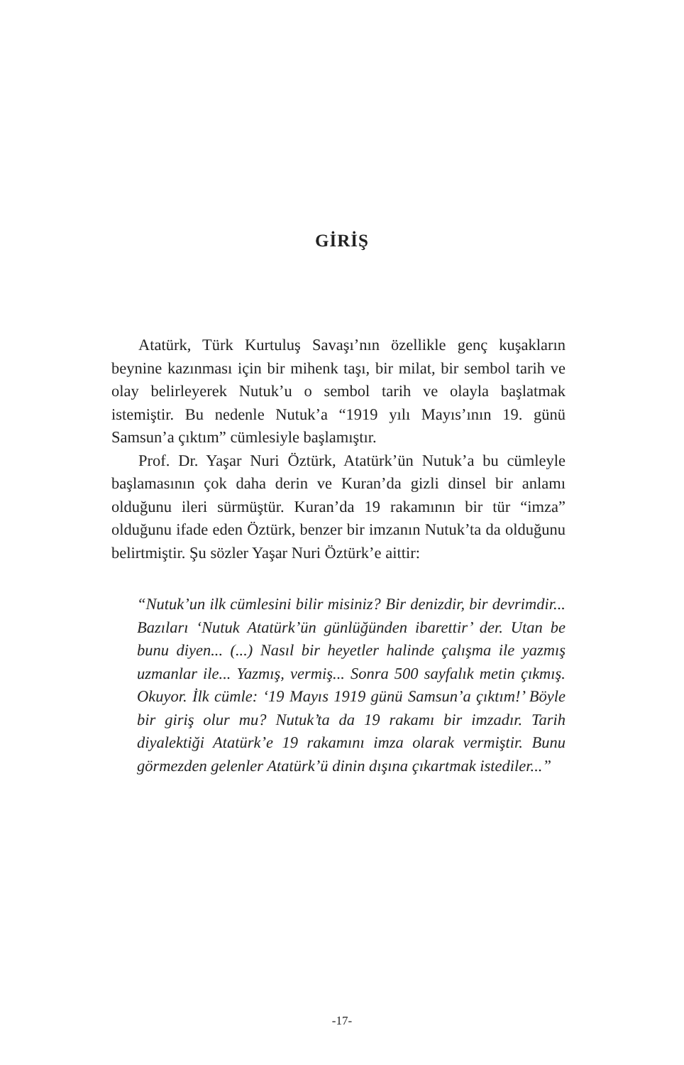GİRİŞ
Atatürk, Türk Kurtuluş Savaşı’nın özellikle genç kuşakların beynine kazınması için bir mihenk taşı, bir milat, bir sembol tarih ve olay belirleyerek Nutuk’u o sembol tarih ve olayla başlatmak istemiştir. Bu nedenle Nutuk’a “1919 yılı Mayıs’ının 19. günü Samsun’a çıktım” cümlesiyle başlamıştır.
Prof. Dr. Yaşar Nuri Öztürk, Atatürk’ün Nutuk’a bu cümleyle başlamasının çok daha derin ve Kuran’da gizli dinsel bir anlamı olduğunu ileri sürmüştür. Kuran’da 19 rakamının bir tür “imza” olduğunu ifade eden Öztürk, benzer bir imzanın Nutuk’ta da olduğunu belirtmiştir. Şu sözler Yaşar Nuri Öztürk’e aittir:
“Nutuk’un ilk cümlesini bilir misiniz? Bir denizdir, bir devrimdir... Bazıları ‘Nutuk Atatürk’ün günlüğünden ibarettir’ der. Utan be bunu diyen... (...) Nasıl bir heyetler halinde çalışma ile yazmış uzmanlar ile... Yazmış, vermiş... Sonra 500 sayfalık metin çıkmış. Okuyor. İlk cümle: ‘19 Mayıs 1919 günü Samsun’a çıktım!’ Böyle bir giriş olur mu? Nutuk’ta da 19 rakamı bir imzadır. Tarih diyalektiği Atatürk’e 19 rakamını imza olarak vermiştir. Bunu görmezden gelenler Atatürk’ü dinin dışına çıkartmak istediler...”
-17-